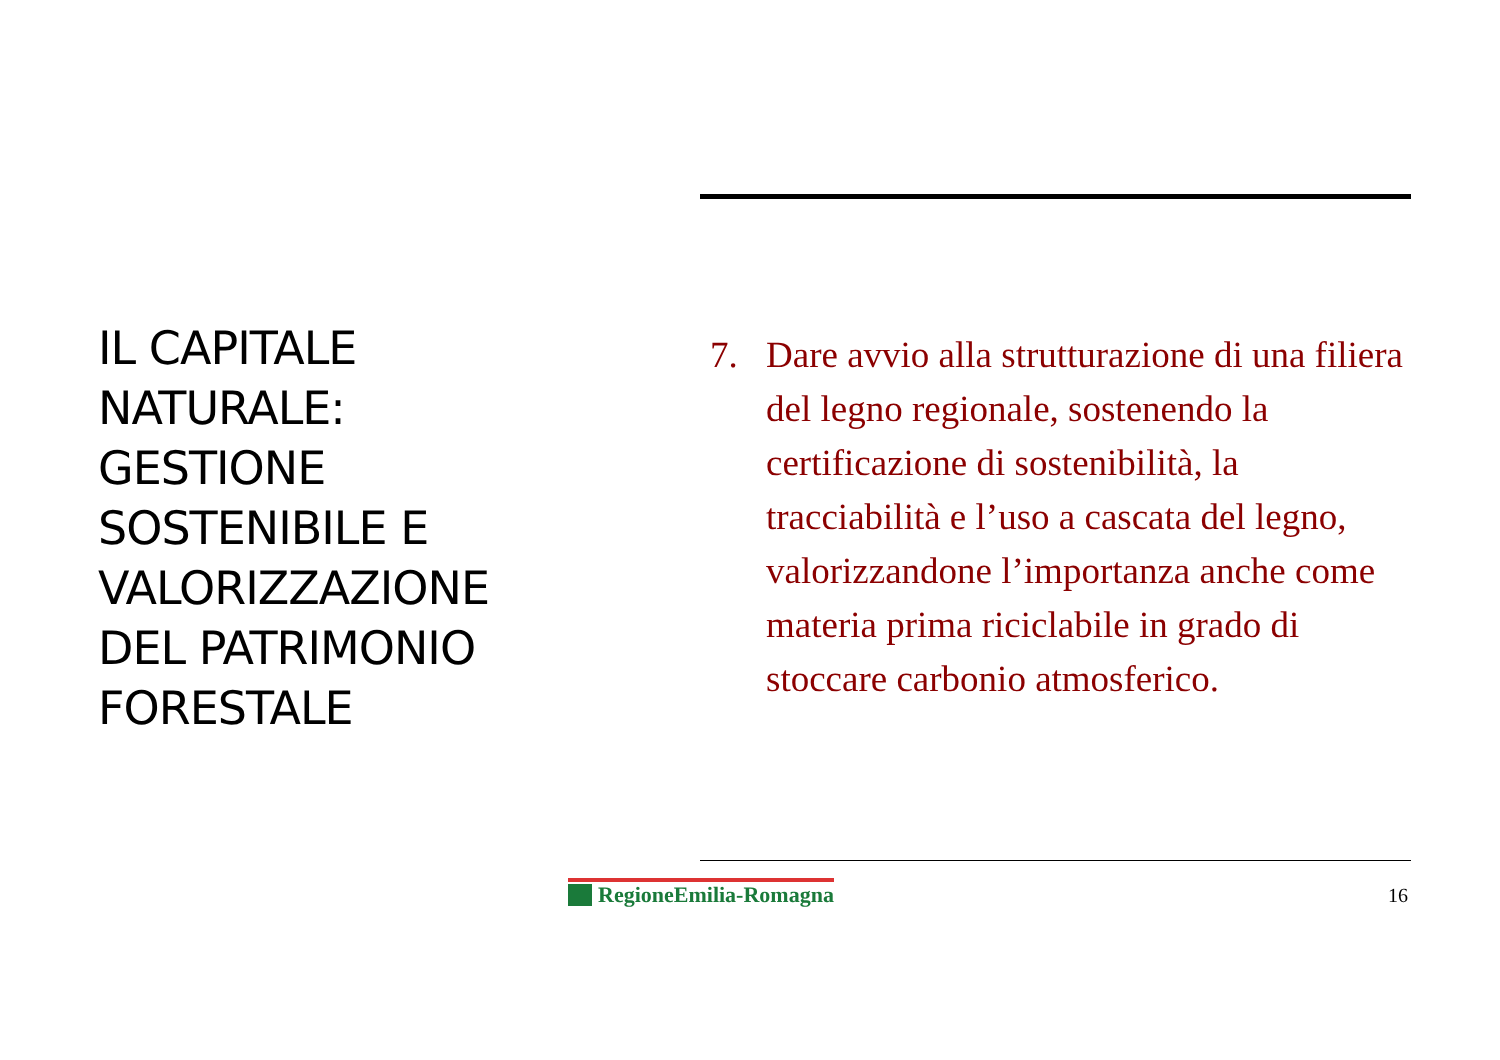IL CAPITALE NATURALE: GESTIONE SOSTENIBILE E VALORIZZAZIONE DEL PATRIMONIO FORESTALE
7. Dare avvio alla strutturazione di una filiera del legno regionale, sostenendo la certificazione di sostenibilità, la tracciabilità e l’uso a cascata del legno, valorizzandone l’importanza anche come materia prima riciclabile in grado di stoccare carbonio atmosferico.
RegioneEmilia-Romagna 16